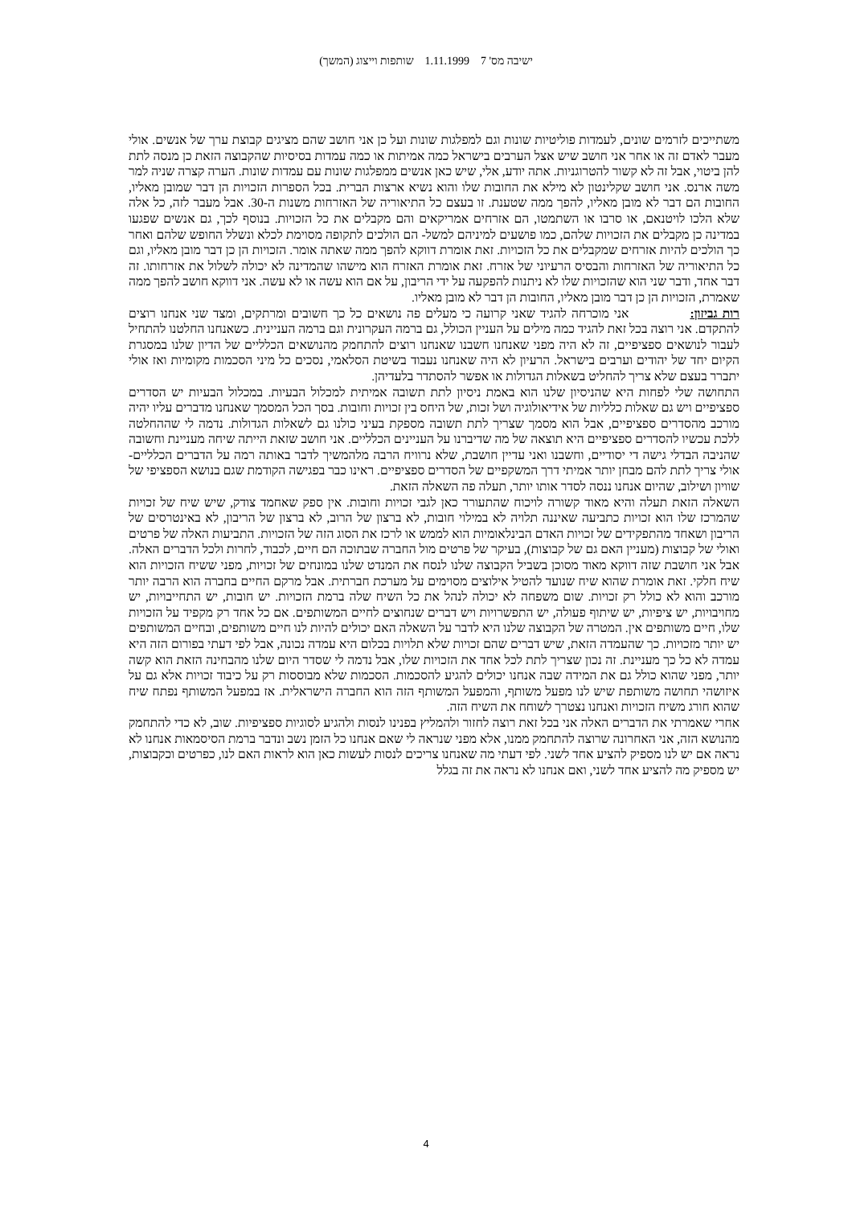ישיבה מס' 7 1.11.1999 שותפות וייצוג (המשך)
משתייכים לזרמים שונים, לעמדות פוליטיות שונות וגם למפלגות שונות ועל כן אני חושב שהם מציגים קבוצת ערך של אנשים. אולי מעבר לאדם זה או אחר אני חושב שיש אצל הערבים בישראל כמה אמיתות או כמה עמדות בסיסיות שהקבוצה הזאת כן מנסה לתת להן ביטוי, אבל זה לא קשור להטרוגניות. אתה יודע, אלי, שיש כאן אנשים ממפלגות שונות עם עמדות שונות. הערה קצרה שניה למר משה ארנס. אני חושב שקלינטון לא מילא את החובות שלו והוא נשיא ארצות הברית. בכל הספרות הזכויות הן דבר שמובן מאליו, החובות הם דבר לא מובן מאליו, להפך ממה שטענת. זו בעצם כל התיאוריה של האזרחות משנות ה-30. אבל מעבר לזה, כל אלה שלא הלכו לויטנאם, או סרבו או השתמטו, הם אזרחים אמריקאים והם מקבלים את כל הזכויות. בנוסף לכך, גם אנשים שפגעו במדינה כן מקבלים את הזכויות שלהם, כמו פושעים למיניהם למשל- הם הולכים לתקופה מסוימת לכלא ונשלל החופש שלהם ואחר כך הולכים להיות אזרחים שמקבלים את כל הזכויות. זאת אומרת דווקא להפך ממה שאתה אומר. הזכויות הן כן דבר מובן מאליו, וגם כל התיאוריה של האזרחות והבסיס הרעיוני של אזרח. זאת אומרת האזרח הוא מישהו שהמדינה לא יכולה לשלול את אזרחותו. זה דבר אחד, ודבר שני הוא שהזכויות שלו לא ניתנות להפקעה על ידי הריבון, על אם הוא עשה או לא עשה. אני דווקא חושב להפך ממה שאמרת, הזכויות הן כן דבר מובן מאליו, החובות הן דבר לא מובן מאליו.
רות גביזון: אני מוכרחה להגיד שאני קרועה כי מעלים פה נושאים כל כך חשובים ומרתקים, ומצד שני אנחנו רוצים להתקדם. אני רוצה בכל זאת להגיד כמה מילים על העניין הכולל, גם ברמה העקרונית וגם ברמה העניינית. כשאנחנו החלטנו להתחיל לעבור לנושאים ספציפיים, זה לא היה מפני שאנחנו חשבנו שאנחנו רוצים להתחמק מהנושאים הכלליים של הדיון שלנו במסגרת הקיום יחד של יהודים וערבים בישראל. הרעיון לא היה שאנחנו נעבוד בשיטת הסלאמי, נסכים כל מיני הסכמות מקומיות ואז אולי יתברר בעצם שלא צריך להחליט בשאלות הגדולות או אפשר להסתדר בלעדיהן.
התחושה שלי לפחות היא שהניסיון שלנו הוא באמת ניסיון לתת תשובה אמיתית למכלול הבעיות. במכלול הבעיות יש הסדרים ספציפיים ויש גם שאלות כלליות של אידיאולוגיה ושל זכות, של היחס בין זכויות וחובות. בסך הכל המסמך שאנחנו מדברים עליו יהיה מורכב מהסדרים ספציפיים, אבל הוא מסמך שצריך לתת תשובה מספקת בעיני כולנו גם לשאלות הגדולות. נדמה לי שההחלטה ללכת עכשיו להסדרים ספציפיים היא תוצאה של מה שדיברנו על העניינים הכלליים. אני חושב שזאת הייתה שיחה מעניינת וחשובה שהניבה הבדלי גישה די יסודיים, וחשבנו ואני עדיין חושבת, שלא נרוויח הרבה מלהמשיך לדבר באותה רמה על הדברים הכלליים- אולי צריך לתת להם מבחן יותר אמיתי דרך המשקפיים של הסדרים ספציפיים. ראינו כבר בפגישה הקודמת שגם בנושא הספציפי של שוויון ושילוב, שהיום אנחנו ננסה לסדר אותו יותר, תעלה פה השאלה הזאת.
השאלה הזאת תעלה והיא מאוד קשורה לויכוח שהתעורר כאן לגבי זכויות וחובות. אין ספק שאחמד צודק, שיש שיח של זכויות שהמרכז שלו הוא זכויות כתביעה שאיננה תלויה לא במילוי חובות, לא ברצון של הרוב, לא ברצון של הריבון, לא באינטרסים של הריבון ושאחד מהתפקידים של זכויות האדם הבינלאומיות הוא לממש או לרכז את הסוג הזה של הזכויות. התביעות האלה של פרטים ואולי של קבוצות (מעניין האם גם של קבוצות), בעיקר של פרטים מול החברה שבתוכה הם חיים, לכבוד, לחרות ולכל הדברים האלה. אבל אני חושבת שזה דווקא מאוד מסוכן בשביל הקבוצה שלנו לנסח את המנדט שלנו במונחים של זכויות, מפני ששיח הזכויות הוא שיח חלקי. זאת אומרת שהוא שיח שנועד להטיל אילוצים מסוימים על מערכת חברתית. אבל מרקם החיים בחברה הוא הרבה יותר מורכב והוא לא כולל רק זכויות. שום משפחה לא יכולה לנהל את כל השיח שלה ברמת הזכויות. יש חובות, יש התחייבויות, יש מחויבויות, יש ציפיות, יש שיתוף פעולה, יש התפשרויות ויש דברים שנחוצים לחיים המשותפים. אם כל אחד רק מקפיד על הזכויות שלו, חיים משותפים אין. המטרה של הקבוצה שלנו היא לדבר על השאלה האם יכולים להיות לנו חיים משותפים, ובחיים המשותפים יש יותר מזכויות. כך שהעמדה הזאת, שיש דברים שהם זכויות שלא תלויות בכלום היא עמדה נכונה, אבל לפי דעתי בפורום הזה היא עמדה לא כל כך מעניינת. זה נכון שצריך לתת לכל אחד את הזכויות שלו, אבל נדמה לי שסדר היום שלנו מהבחינה הזאת הוא קשה יותר, מפני שהוא כולל גם את המידה שבה אנחנו יכולים להגיע להסכמות. הסכמות שלא מבוססות רק על כיבוד זכויות אלא גם על איזושהי תחושה משותפת שיש לנו מפעל משותף, והמפעל המשותף הזה הוא החברה הישראלית. אז במפעל המשותף נפתח שיח שהוא חורג משיח הזכויות ואנחנו נצטרך לשוחח את השיח הזה.
אחרי שאמרתי את הדברים האלה אני בכל זאת רוצה לחזור ולהמליץ בפנינו לנסות ולהגיע לסוגיות ספציפיות. שוב, לא כדי להתחמק מהנושא הזה, אני האחרונה שרוצה להתחמק ממנו, אלא מפני שנראה לי שאם אנחנו כל הזמן נשב ונדבר ברמת הסיסמאות אנחנו לא נראה אם יש לנו מספיק להציע אחד לשני. לפי דעתי מה שאנחנו צריכים לנסות לעשות כאן הוא לראות האם לנו, כפרטים וכקבוצות, יש מספיק מה להציע אחד לשני, ואם אנחנו לא נראה את זה בגלל
4